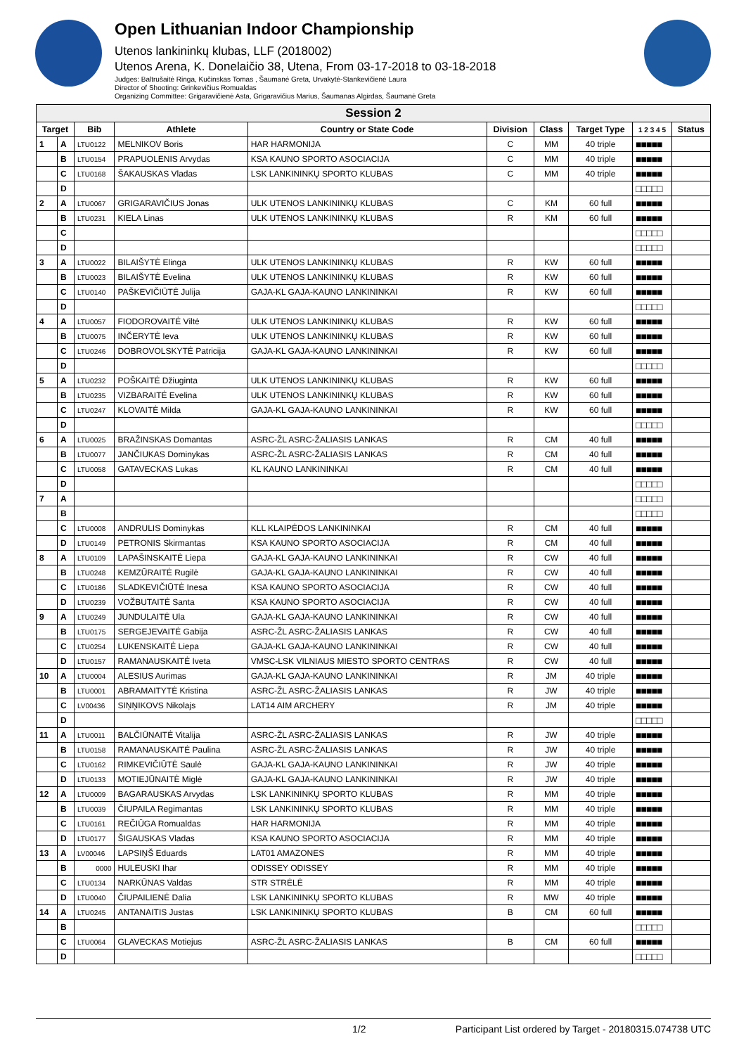Open Lithuanian Indoor Championship
Utenos lankininkų klubas, LLF (2018002)
Utenos Arena, K. Donelaičio 38, Utena, From 03-17-2018 to 03-18-2018
Judges: Baltrušaitė Ringa, Kučinskas Tomas , Šaumanė Greta, Urvakytė-Stankevičienė Laura
Director of Shooting: Grinkevičius Romualdas
Organizing Committee: Grigaravičienė Asta, Grigaravičius Marius, Šaumanas Algirdas, Šaumanė Greta
| Session 2 | | | | | | | | | |
| Target | | Bib | Athlete | Country or State Code | Division | Class | Target Type | 1 2 3 4 5 | Status |
| 1 | A | LTU0122 | MELNIKOV Boris | HAR HARMONIJA | C | MM | 40 triple | ■■■■■ | |
| | B | LTU0154 | PRAPUOLENIS Arvydas | KSA KAUNO SPORTO ASOCIACIJA | C | MM | 40 triple | ■■■■■ | |
| | C | LTU0168 | ŠAKAUSKAS Vladas | LSK LANKININKŲ SPORTO KLUBAS | C | MM | 40 triple | ■■■■■ | |
| | D | | | | | | | □□□□□ | |
| 2 | A | LTU0067 | GRIGARAVIČIUS Jonas | ULK UTENOS LANKININKŲ KLUBAS | C | KM | 60 full | ■■■■■ | |
| | B | LTU0231 | KIELA Linas | ULK UTENOS LANKININKŲ KLUBAS | R | KM | 60 full | ■■■■■ | |
| | C | | | | | | | □□□□□ | |
| | D | | | | | | | □□□□□ | |
| 3 | A | LTU0022 | BILAIŠYTĖ Elinga | ULK UTENOS LANKININKŲ KLUBAS | R | KW | 60 full | ■■■■■ | |
| | B | LTU0023 | BILAIŠYTĖ Evelina | ULK UTENOS LANKININKŲ KLUBAS | R | KW | 60 full | ■■■■■ | |
| | C | LTU0140 | PAŠKEVIČIŪTĖ Julija | GAJA-KL GAJA-KAUNO LANKININKAI | R | KW | 60 full | ■■■■■ | |
| | D | | | | | | | □□□□□ | |
| 4 | A | LTU0057 | FIODOROVAITĖ Viltė | ULK UTENOS LANKININKŲ KLUBAS | R | KW | 60 full | ■■■■■ | |
| | B | LTU0075 | INČERYTĖ Ieva | ULK UTENOS LANKININKŲ KLUBAS | R | KW | 60 full | ■■■■■ | |
| | C | LTU0246 | DOBROVOLSKYTĖ Patricija | GAJA-KL GAJA-KAUNO LANKININKAI | R | KW | 60 full | ■■■■■ | |
| | D | | | | | | | □□□□□ | |
| 5 | A | LTU0232 | POŠKAITĖ Džiuginta | ULK UTENOS LANKININKŲ KLUBAS | R | KW | 60 full | ■■■■■ | |
| | B | LTU0235 | VIZBARAITĖ Evelina | ULK UTENOS LANKININKŲ KLUBAS | R | KW | 60 full | ■■■■■ | |
| | C | LTU0247 | KLOVAITĖ Milda | GAJA-KL GAJA-KAUNO LANKININKAI | R | KW | 60 full | ■■■■■ | |
| | D | | | | | | | □□□□□ | |
| 6 | A | LTU0025 | BRAŽINSKAS Domantas | ASRC-ŽL ASRC-ŽALIASIS LANKAS | R | CM | 40 full | ■■■■■ | |
| | B | LTU0077 | JANČIUKAS Dominykas | ASRC-ŽL ASRC-ŽALIASIS LANKAS | R | CM | 40 full | ■■■■■ | |
| | C | LTU0058 | GATAVECKAS Lukas | KL KAUNO LANKININKAI | R | CM | 40 full | ■■■■■ | |
| | D | | | | | | | □□□□□ | |
| 7 | A | | | | | | | □□□□□ | |
| | B | | | | | | | □□□□□ | |
| | C | LTU0008 | ANDRULIS Dominykas | KLL KLAIPĖDOS LANKININKAI | R | CM | 40 full | ■■■■■ | |
| | D | LTU0149 | PETRONIS Skirmantas | KSA KAUNO SPORTO ASOCIACIJA | R | CM | 40 full | ■■■■■ | |
| 8 | A | LTU0109 | LAPAŠINSKAITĖ Liepa | GAJA-KL GAJA-KAUNO LANKININKAI | R | CW | 40 full | ■■■■■ | |
| | B | LTU0248 | KEMZŪRAITĖ Rugilė | GAJA-KL GAJA-KAUNO LANKININKAI | R | CW | 40 full | ■■■■■ | |
| | C | LTU0186 | SLADKEVIČIŪTĖ Inesa | KSA KAUNO SPORTO ASOCIACIJA | R | CW | 40 full | ■■■■■ | |
| | D | LTU0239 | VOŽBUTAITĖ Santa | KSA KAUNO SPORTO ASOCIACIJA | R | CW | 40 full | ■■■■■ | |
| 9 | A | LTU0249 | JUNDULAITĖ Ula | GAJA-KL GAJA-KAUNO LANKININKAI | R | CW | 40 full | ■■■■■ | |
| | B | LTU0175 | SERGEJEVAITĖ Gabija | ASRC-ŽL ASRC-ŽALIASIS LANKAS | R | CW | 40 full | ■■■■■ | |
| | C | LTU0254 | LUKENSKAITĖ Liepa | GAJA-KL GAJA-KAUNO LANKININKAI | R | CW | 40 full | ■■■■■ | |
| | D | LTU0157 | RAMANAUSKAITĖ Iveta | VMSC-LSK VILNIAUS MIESTO SPORTO CENTRAS | R | CW | 40 full | ■■■■■ | |
| 10 | A | LTU0004 | ALESIUS Aurimas | GAJA-KL GAJA-KAUNO LANKININKAI | R | JM | 40 triple | ■■■■■ | |
| | B | LTU0001 | ABRAMAITYTĖ Kristina | ASRC-ŽL ASRC-ŽALIASIS LANKAS | R | JW | 40 triple | ■■■■■ | |
| | C | LV00436 | SIŅŅIKOVS Nikolajs | LAT14 AIM ARCHERY | R | JM | 40 triple | ■■■■■ | |
| | D | | | | | | | □□□□□ | |
| 11 | A | LTU0011 | BALČIŪNAITĖ Vitalija | ASRC-ŽL ASRC-ŽALIASIS LANKAS | R | JW | 40 triple | ■■■■■ | |
| | B | LTU0158 | RAMANAUSKAITĖ Paulina | ASRC-ŽL ASRC-ŽALIASIS LANKAS | R | JW | 40 triple | ■■■■■ | |
| | C | LTU0162 | RIMKEVIČIŪTĖ Saulė | GAJA-KL GAJA-KAUNO LANKININKAI | R | JW | 40 triple | ■■■■■ | |
| | D | LTU0133 | MOTIEJŪNAITĖ Miglė | GAJA-KL GAJA-KAUNO LANKININKAI | R | JW | 40 triple | ■■■■■ | |
| 12 | A | LTU0009 | BAGARAUSKAS Arvydas | LSK LANKININKŲ SPORTO KLUBAS | R | MM | 40 triple | ■■■■■ | |
| | B | LTU0039 | ČIUPAILA Regimantas | LSK LANKININKŲ SPORTO KLUBAS | R | MM | 40 triple | ■■■■■ | |
| | C | LTU0161 | REČIŪGA Romualdas | HAR HARMONIJA | R | MM | 40 triple | ■■■■■ | |
| | D | LTU0177 | ŠIGAUSKAS Vladas | KSA KAUNO SPORTO ASOCIACIJA | R | MM | 40 triple | ■■■■■ | |
| 13 | A | LV00046 | LAPSIŅŠ Eduards | LAT01 AMAZONES | R | MM | 40 triple | ■■■■■ | |
| | B | 0000 | HULEUSKI Ihar | ODISSEY ODISSEY | R | MM | 40 triple | ■■■■■ | |
| | C | LTU0134 | NARKŪNAS Valdas | STR STRĖLĖ | R | MM | 40 triple | ■■■■■ | |
| | D | LTU0040 | ČIUPAILIENĖ Dalia | LSK LANKININKŲ SPORTO KLUBAS | R | MW | 40 triple | ■■■■■ | |
| 14 | A | LTU0245 | ANTANAITIS Justas | LSK LANKININKŲ SPORTO KLUBAS | B | CM | 60 full | ■■■■■ | |
| | B | | | | | | | □□□□□ | |
| | C | LTU0064 | GLAVECKAS Motiejus | ASRC-ŽL ASRC-ŽALIASIS LANKAS | B | CM | 60 full | ■■■■■ | |
| | D | | | | | | | □□□□□ | |
1/2 Participant List ordered by Target - 20180315.074738 UTC